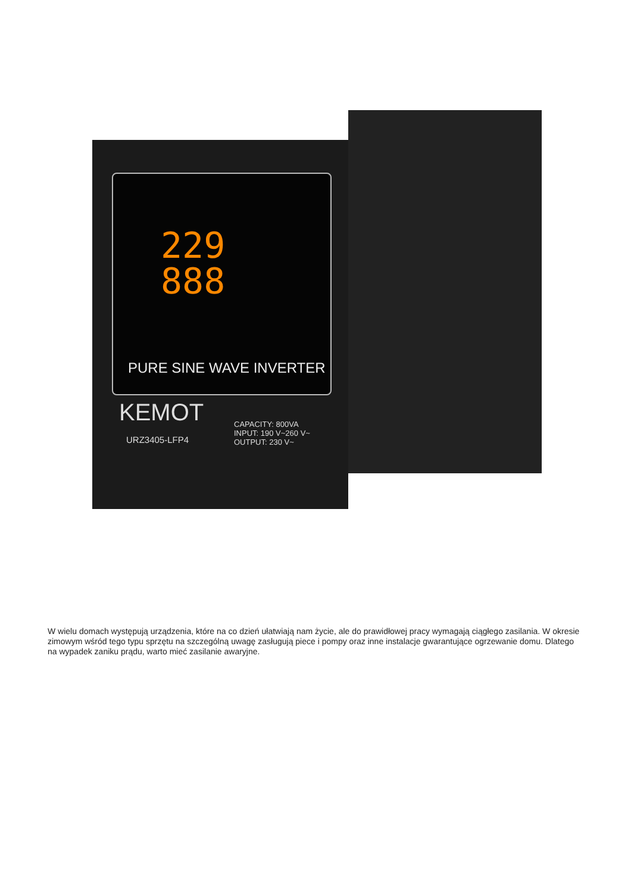229
888
PURE SINE WAVE INVERTER
KEMOT
URZ3405-LFP4
CAPACITY: 800VA
INPUT: 190 V~260 V~
OUTPUT: 230 V~
W wielu domach występują urządzenia, które na co dzień ułatwiają nam życie, ale do prawidłowej pracy wymagają ciągłego zasilania. W okresie zimowym wśród tego typu sprzętu na szczególną uwagę zasługują piece i pompy oraz inne instalacje gwarantujące ogrzewanie domu. Dlatego na wypadek zaniku prądu, warto mieć zasilanie awaryjne.